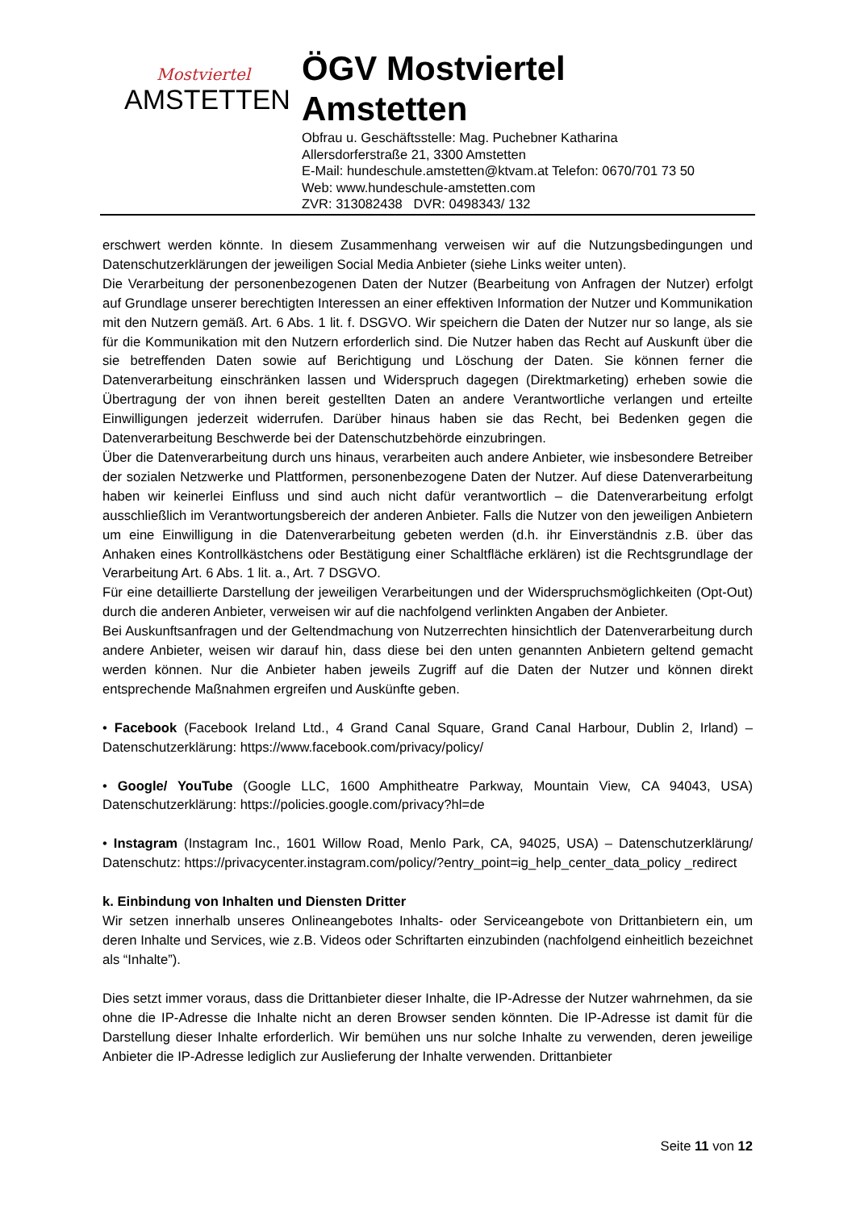Mostviertel
AMSTETTEN
ÖGV Mostviertel
Amstetten
Obfrau u. Geschäftsstelle: Mag. Puchebner Katharina
Allersdorferstraße 21, 3300 Amstetten
E-Mail: hundeschule.amstetten@ktvam.at Telefon: 0670/701 73 50
Web: www.hundeschule-amstetten.com
ZVR: 313082438 DVR: 0498343/ 132
erschwert werden könnte. In diesem Zusammenhang verweisen wir auf die Nutzungsbedingungen und Datenschutzerklärungen der jeweiligen Social Media Anbieter (siehe Links weiter unten).
Die Verarbeitung der personenbezogenen Daten der Nutzer (Bearbeitung von Anfragen der Nutzer) erfolgt auf Grundlage unserer berechtigten Interessen an einer effektiven Information der Nutzer und Kommunikation mit den Nutzern gemäß. Art. 6 Abs. 1 lit. f. DSGVO. Wir speichern die Daten der Nutzer nur so lange, als sie für die Kommunikation mit den Nutzern erforderlich sind. Die Nutzer haben das Recht auf Auskunft über die sie betreffenden Daten sowie auf Berichtigung und Löschung der Daten. Sie können ferner die Datenverarbeitung einschränken lassen und Widerspruch dagegen (Direktmarketing) erheben sowie die Übertragung der von ihnen bereit gestellten Daten an andere Verantwortliche verlangen und erteilte Einwilligungen jederzeit widerrufen. Darüber hinaus haben sie das Recht, bei Bedenken gegen die Datenverarbeitung Beschwerde bei der Datenschutzbehörde einzubringen.
Über die Datenverarbeitung durch uns hinaus, verarbeiten auch andere Anbieter, wie insbesondere Betreiber der sozialen Netzwerke und Plattformen, personenbezogene Daten der Nutzer. Auf diese Datenverarbeitung haben wir keinerlei Einfluss und sind auch nicht dafür verantwortlich – die Datenverarbeitung erfolgt ausschließlich im Verantwortungsbereich der anderen Anbieter. Falls die Nutzer von den jeweiligen Anbietern um eine Einwilligung in die Datenverarbeitung gebeten werden (d.h. ihr Einverständnis z.B. über das Anhaken eines Kontrollkästchens oder Bestätigung einer Schaltfläche erklären) ist die Rechtsgrundlage der Verarbeitung Art. 6 Abs. 1 lit. a., Art. 7 DSGVO.
Für eine detaillierte Darstellung der jeweiligen Verarbeitungen und der Widerspruchsmöglichkeiten (Opt-Out) durch die anderen Anbieter, verweisen wir auf die nachfolgend verlinkten Angaben der Anbieter.
Bei Auskunftsanfragen und der Geltendmachung von Nutzerrechten hinsichtlich der Datenverarbeitung durch andere Anbieter, weisen wir darauf hin, dass diese bei den unten genannten Anbietern geltend gemacht werden können. Nur die Anbieter haben jeweils Zugriff auf die Daten der Nutzer und können direkt entsprechende Maßnahmen ergreifen und Auskünfte geben.
• Facebook (Facebook Ireland Ltd., 4 Grand Canal Square, Grand Canal Harbour, Dublin 2, Irland) – Datenschutzerklärung: https://www.facebook.com/privacy/policy/
• Google/ YouTube (Google LLC, 1600 Amphitheatre Parkway, Mountain View, CA 94043, USA) Datenschutzerklärung: https://policies.google.com/privacy?hl=de
• Instagram (Instagram Inc., 1601 Willow Road, Menlo Park, CA, 94025, USA) – Datenschutzerklärung/ Datenschutz: https://privacycenter.instagram.com/policy/?entry_point=ig_help_center_data_policy _redirect
k. Einbindung von Inhalten und Diensten Dritter
Wir setzen innerhalb unseres Onlineangebotes Inhalts- oder Serviceangebote von Drittanbietern ein, um deren Inhalte und Services, wie z.B. Videos oder Schriftarten einzubinden (nachfolgend einheitlich bezeichnet als “Inhalte”).
Dies setzt immer voraus, dass die Drittanbieter dieser Inhalte, die IP-Adresse der Nutzer wahrnehmen, da sie ohne die IP-Adresse die Inhalte nicht an deren Browser senden könnten. Die IP-Adresse ist damit für die Darstellung dieser Inhalte erforderlich. Wir bemühen uns nur solche Inhalte zu verwenden, deren jeweilige Anbieter die IP-Adresse lediglich zur Auslieferung der Inhalte verwenden. Drittanbieter
Seite 11 von 12